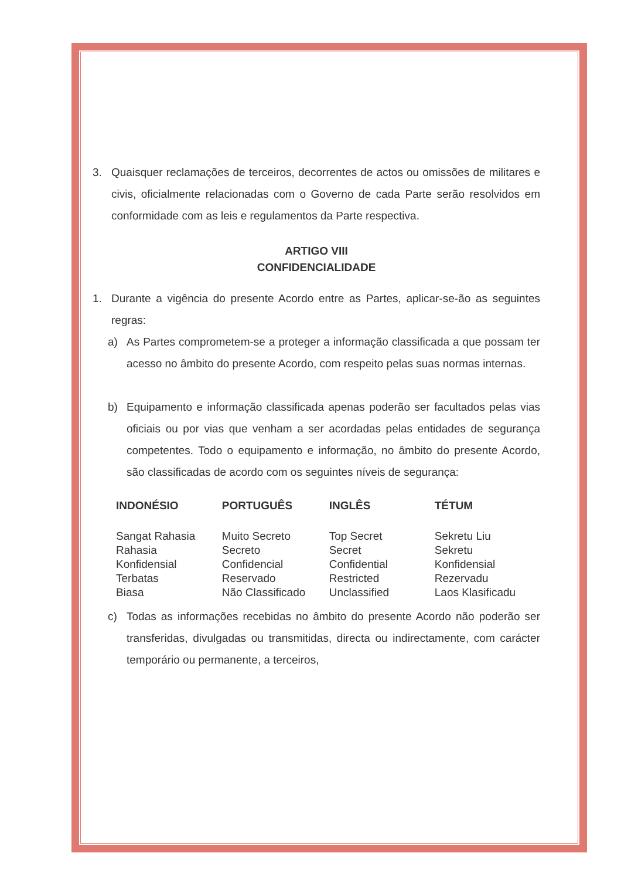3. Quaisquer reclamações de terceiros, decorrentes de actos ou omissões de militares e civis, oficialmente relacionadas com o Governo de cada Parte serão resolvidos em conformidade com as leis e regulamentos da Parte respectiva.
ARTIGO VIII
CONFIDENCIALIDADE
1. Durante a vigência do presente Acordo entre as Partes, aplicar-se-ão as seguintes regras:
a) As Partes comprometem-se a proteger a informação classificada a que possam ter acesso no âmbito do presente Acordo, com respeito pelas suas normas internas.
b) Equipamento e informação classificada apenas poderão ser facultados pelas vias oficiais ou por vias que venham a ser acordadas pelas entidades de segurança competentes. Todo o equipamento e informação, no âmbito do presente Acordo, são classificadas de acordo com os seguintes níveis de segurança:
| INDONÉSIO | PORTUGUÊS | INGLÊS | TÉTUM |
| --- | --- | --- | --- |
| Sangat Rahasia | Muito Secreto | Top Secret | Sekretu Liu |
| Rahasia | Secreto | Secret | Sekretu |
| Konfidensial | Confidencial | Confidential | Konfidensial |
| Terbatas | Reservado | Restricted | Rezervadu |
| Biasa | Não Classificado | Unclassified | Laos Klasificadu |
c) Todas as informações recebidas no âmbito do presente Acordo não poderão ser transferidas, divulgadas ou transmitidas, directa ou indirectamente, com carácter temporário ou permanente, a terceiros,